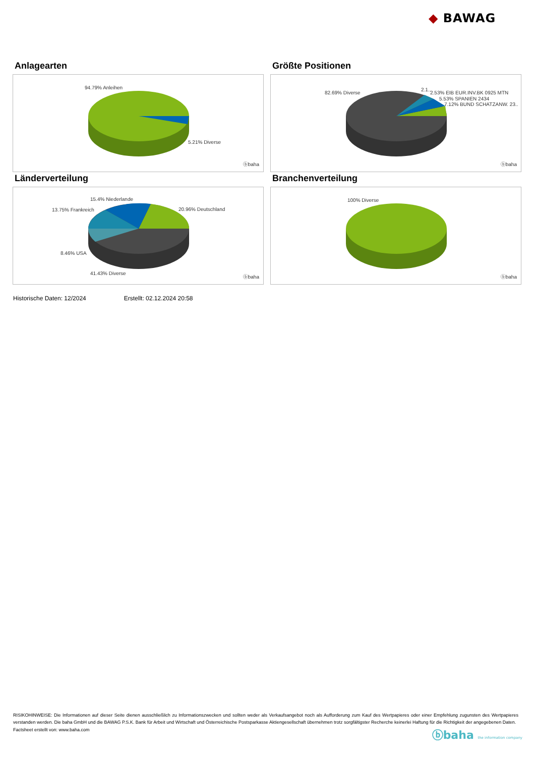◆ BAWAG
Anlagearten
94.79% Anleihen
5.21% Diverse
ⓑbaha
Größte Positionen
82.69% Diverse
2.1..
2.53% EIB EUR.INV.BK 0925 MTN
5.53% SPANIEN 2434
7.12% BUND SCHATZANW. 23..
ⓑbaha
Länderverteilung
15.4% Niederlande
13.75% Frankreich 20.96% Deutschland
8.46% USA
41.43% Diverse
ⓑbaha
Branchenverteilung
100% Diverse
ⓑbaha
Historische Daten: 12/2024 Erstellt: 02.12.2024 20:58
RISIKOHINWEISE: Die Informationen auf dieser Seite dienen ausschließlich zu Informationszwecken und sollten weder als Verkaufsangebot noch als Aufforderung zum Kauf des Wertpapieres oder einer Empfehlung zugunsten des Wertpapieres verstanden werden. Die baha GmbH und die BAWAG P.S.K. Bank für Arbeit und Wirtschaft und Österreichische Postsparkasse Aktiengesellschaft übernehmen trotz sorgfältigster Recherche keinerlei Haftung für die Richtigkeit der angegebenen Daten.
Factsheet erstellt von: www.baha.com
ⓑbaha the information company